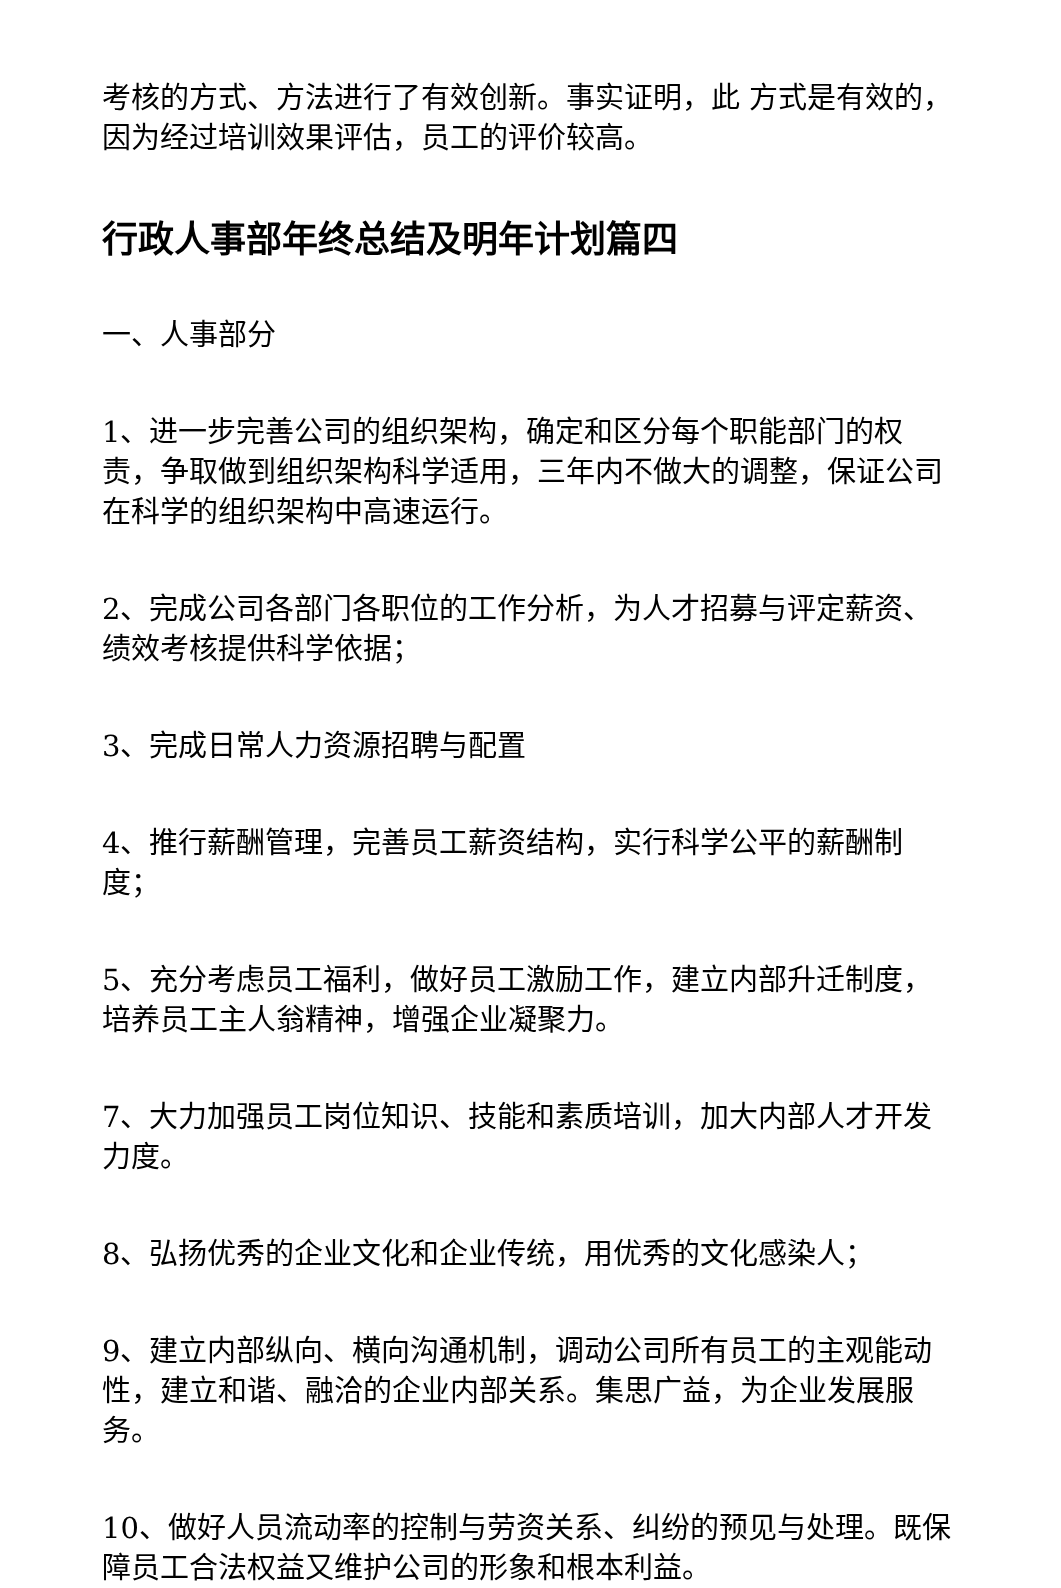考核的方式、方法进行了有效创新。事实证明，此 方式是有效的，因为经过培训效果评估，员工的评价较高。
行政人事部年终总结及明年计划篇四
一、人事部分
1、进一步完善公司的组织架构，确定和区分每个职能部门的权责，争取做到组织架构科学适用，三年内不做大的调整，保证公司在科学的组织架构中高速运行。
2、完成公司各部门各职位的工作分析，为人才招募与评定薪资、绩效考核提供科学依据；
3、完成日常人力资源招聘与配置
4、推行薪酬管理，完善员工薪资结构，实行科学公平的薪酬制度；
5、充分考虑员工福利，做好员工激励工作，建立内部升迁制度，培养员工主人翁精神，增强企业凝聚力。
7、大力加强员工岗位知识、技能和素质培训，加大内部人才开发力度。
8、弘扬优秀的企业文化和企业传统，用优秀的文化感染人；
9、建立内部纵向、横向沟通机制，调动公司所有员工的主观能动性，建立和谐、融洽的企业内部关系。集思广益，为企业发展服务。
10、做好人员流动率的控制与劳资关系、纠纷的预见与处理。既保障员工合法权益又维护公司的形象和根本利益。